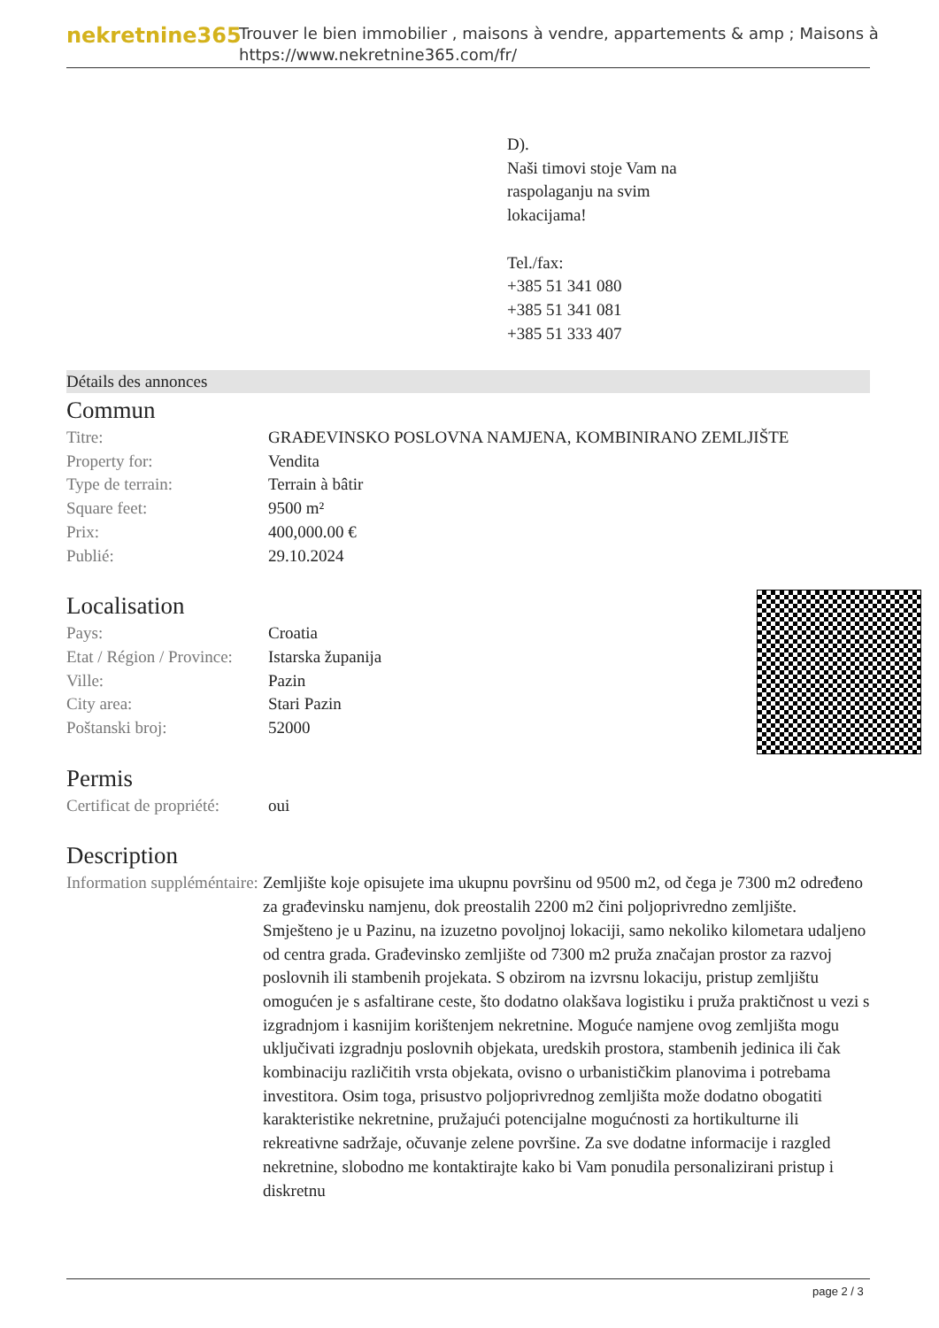nekretnine365
Trouver le bien immobilier , maisons à vendre, appartements & amp ; Maisons à
https://www.nekretnine365.com/fr/
D).
Naši timovi stoje Vam na
raspolaganju na svim
lokacijama!
Tel./fax:
+385 51 341 080
+385 51 341 081
+385 51 333 407
Détails des annonces
Commun
| Titre: | GRAĐEVINSKO POSLOVNA NAMJENA, KOMBINIRANO ZEMLJIŠTE |
| Property for: | Vendita |
| Type de terrain: | Terrain à bâtir |
| Square feet: | 9500 m² |
| Prix: | 400,000.00 € |
| Publié: | 29.10.2024 |
Localisation
| Pays: | Croatia |
| Etat / Région / Province: | Istarska županija |
| Ville: | Pazin |
| City area: | Stari Pazin |
| Poštanski broj: | 52000 |
Permis
| Certificat de propriété: | oui |
Description
| Information suppléméntaire: | Zemljište koje opisujete ima ukupnu površinu od 9500 m2, od čega je 7300 m2 određeno za građevinsku namjenu, dok preostalih 2200 m2 čini poljoprivredno zemljište. Smješteno je u Pazinu, na izuzetno povoljnoj lokaciji, samo nekoliko kilometara udaljeno od centra grada. Građevinsko zemljište od 7300 m2 pruža značajan prostor za razvoj poslovnih ili stambenih projekata. S obzirom na izvrsnu lokaciju, pristup zemljištu omogućen je s asfaltirane ceste, što dodatno olakšava logistiku i pruža praktičnost u vezi s izgradnjom i kasnijim korištenjem nekretnine. Moguće namjene ovog zemljišta mogu uključivati izgradnju poslovnih objekata, uredskih prostora, stambenih jedinica ili čak kombinaciju različitih vrsta objekata, ovisno o urbanističkim planovima i potrebama investitora. Osim toga, prisustvo poljoprivrednog zemljišta može dodatno obogatiti karakteristike nekretnine, pružajući potencijalne mogućnosti za hortikulturne ili rekreativne sadržaje, očuvanje zelene površine. Za sve dodatne informacije i razgled nekretnine, slobodno me kontaktirajte kako bi Vam ponudila personalizirani pristup i diskretnu |
page 2 / 3